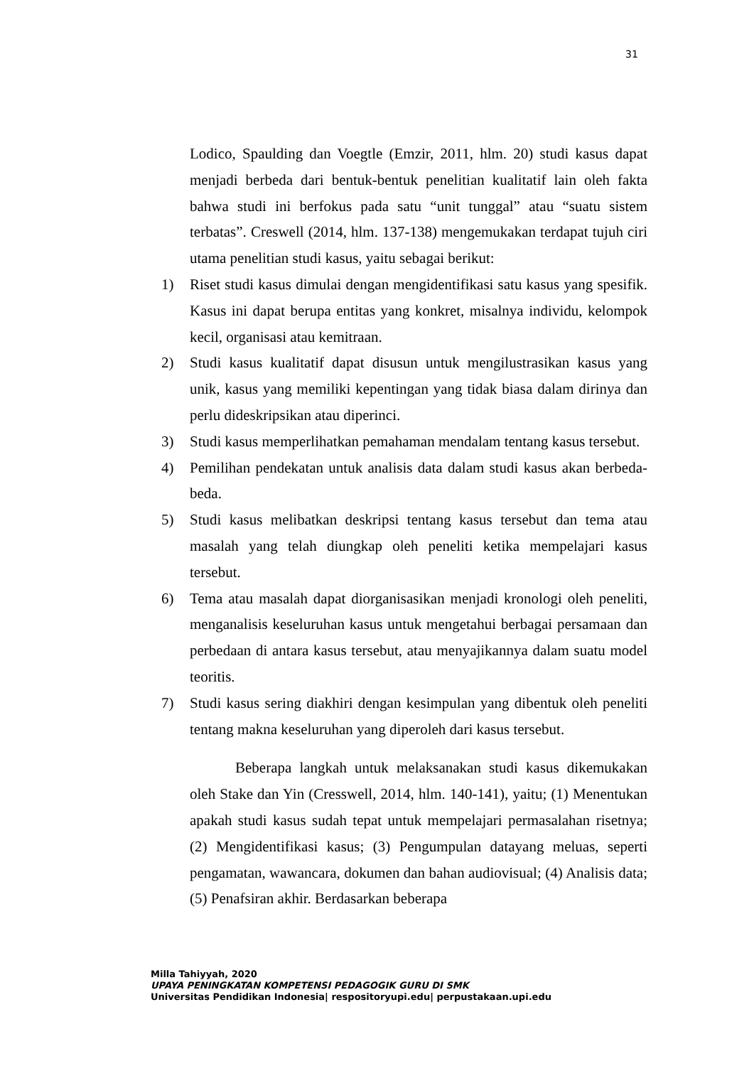31
Lodico, Spaulding dan Voegtle (Emzir, 2011, hlm. 20) studi kasus dapat menjadi berbeda dari bentuk-bentuk penelitian kualitatif lain oleh fakta bahwa studi ini berfokus pada satu “unit tunggal” atau “suatu sistem terbatas”. Creswell (2014, hlm. 137-138) mengemukakan terdapat tujuh ciri utama penelitian studi kasus, yaitu sebagai berikut:
1) Riset studi kasus dimulai dengan mengidentifikasi satu kasus yang spesifik. Kasus ini dapat berupa entitas yang konkret, misalnya individu, kelompok kecil, organisasi atau kemitraan.
2) Studi kasus kualitatif dapat disusun untuk mengilustrasikan kasus yang unik, kasus yang memiliki kepentingan yang tidak biasa dalam dirinya dan perlu dideskripsikan atau diperinci.
3) Studi kasus memperlihatkan pemahaman mendalam tentang kasus tersebut.
4) Pemilihan pendekatan untuk analisis data dalam studi kasus akan berbeda-beda.
5) Studi kasus melibatkan deskripsi tentang kasus tersebut dan tema atau masalah yang telah diungkap oleh peneliti ketika mempelajari kasus tersebut.
6) Tema atau masalah dapat diorganisasikan menjadi kronologi oleh peneliti, menganalisis keseluruhan kasus untuk mengetahui berbagai persamaan dan perbedaan di antara kasus tersebut, atau menyajikannya dalam suatu model teoritis.
7) Studi kasus sering diakhiri dengan kesimpulan yang dibentuk oleh peneliti tentang makna keseluruhan yang diperoleh dari kasus tersebut.
Beberapa langkah untuk melaksanakan studi kasus dikemukakan oleh Stake dan Yin (Cresswell, 2014, hlm. 140-141), yaitu; (1) Menentukan apakah studi kasus sudah tepat untuk mempelajari permasalahan risetnya; (2) Mengidentifikasi kasus; (3) Pengumpulan datayang meluas, seperti pengamatan, wawancara, dokumen dan bahan audiovisual; (4) Analisis data; (5) Penafsiran akhir. Berdasarkan beberapa
Milla Tahiyyah, 2020
UPAYA PENINGKATAN KOMPETENSI PEDAGOGIK GURU DI SMK
Universitas Pendidikan Indonesia| respositoryupi.edu| perpustakaan.upi.edu